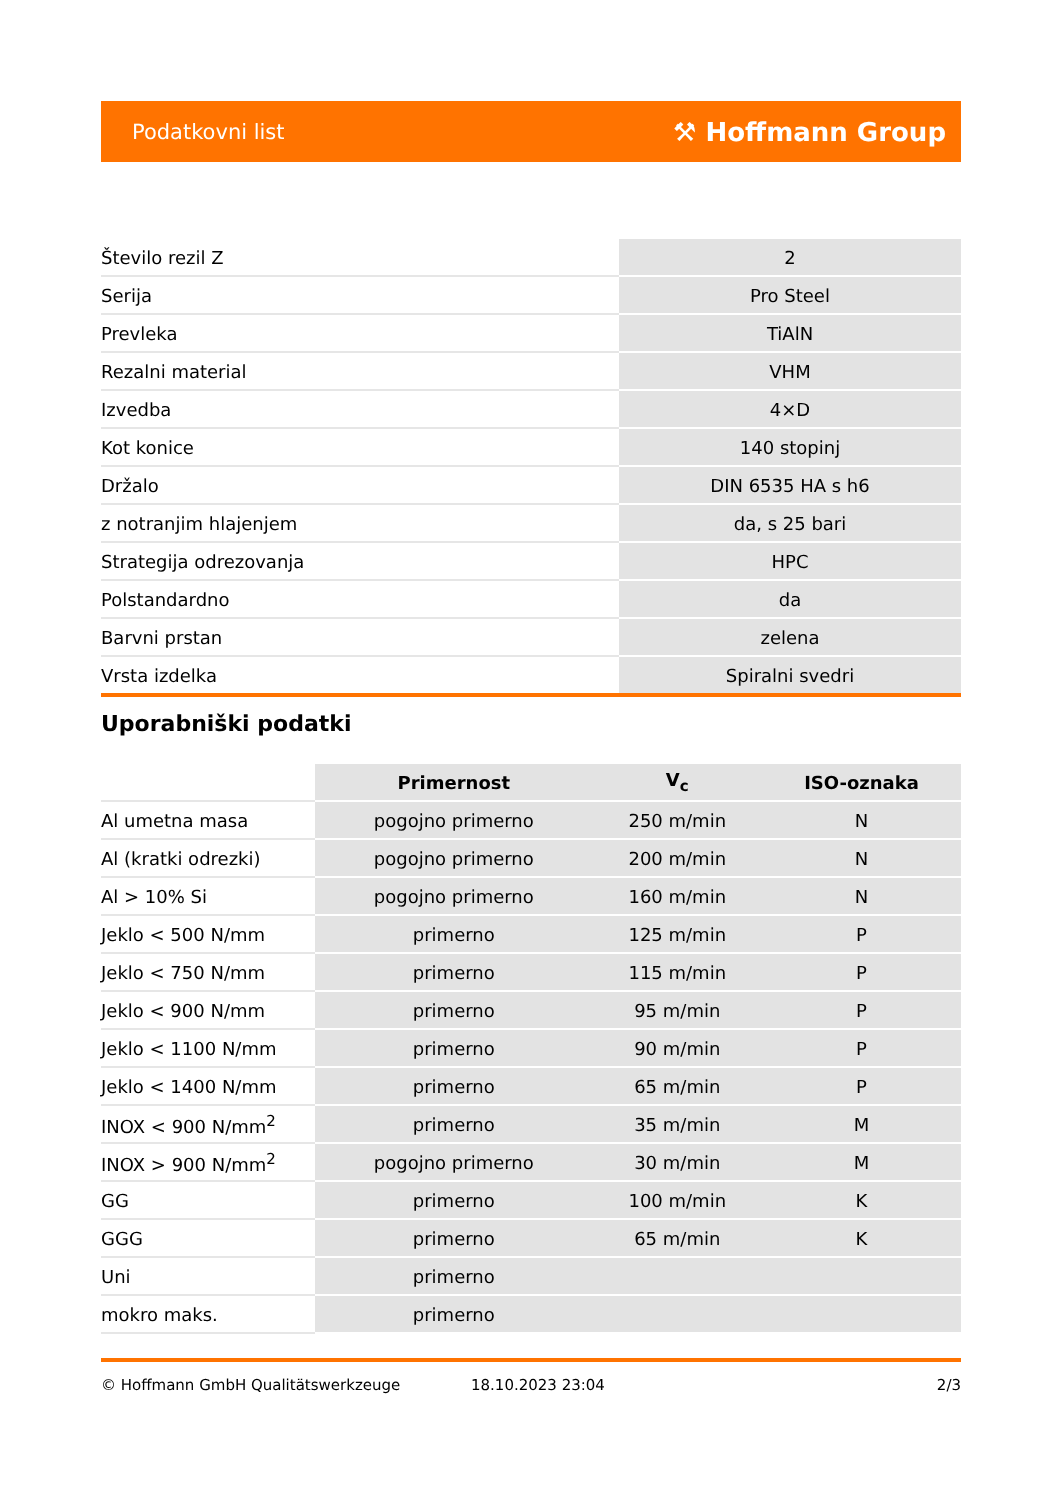Podatkovni list ⚒ Hoffmann Group
| Število rezil Z | 2 |
| Serija | Pro Steel |
| Prevleka | TiAlN |
| Rezalni material | VHM |
| Izvedba | 4×D |
| Kot konice | 140 stopinj |
| Držalo | DIN 6535 HA s h6 |
| z notranjim hlajenjem | da, s 25 bari |
| Strategija odrezovanja | HPC |
| Polstandardno | da |
| Barvni prstan | zelena |
| Vrsta izdelka | Spiralni svedri |
Uporabniški podatki
| | Primernost | V<sub>c</sub> | ISO-oznaka |
| --- | --- | --- | --- |
| Al umetna masa | pogojno primerno | 250 m/min | N |
| Al (kratki odrezki) | pogojno primerno | 200 m/min | N |
| Al > 10% Si | pogojno primerno | 160 m/min | N |
| Jeklo < 500 N/mm | primerno | 125 m/min | P |
| Jeklo < 750 N/mm | primerno | 115 m/min | P |
| Jeklo < 900 N/mm | primerno | 95 m/min | P |
| Jeklo < 1100 N/mm | primerno | 90 m/min | P |
| Jeklo < 1400 N/mm | primerno | 65 m/min | P |
| INOX < 900 N/mm<sup>2</sup> | primerno | 35 m/min | M |
| INOX > 900 N/mm<sup>2</sup> | pogojno primerno | 30 m/min | M |
| GG | primerno | 100 m/min | K |
| GGG | primerno | 65 m/min | K |
| Uni | primerno | | |
| mokro maks. | primerno | | |
© Hoffmann GmbH Qualitätswerkzeuge 18.10.2023 23:04 2/3